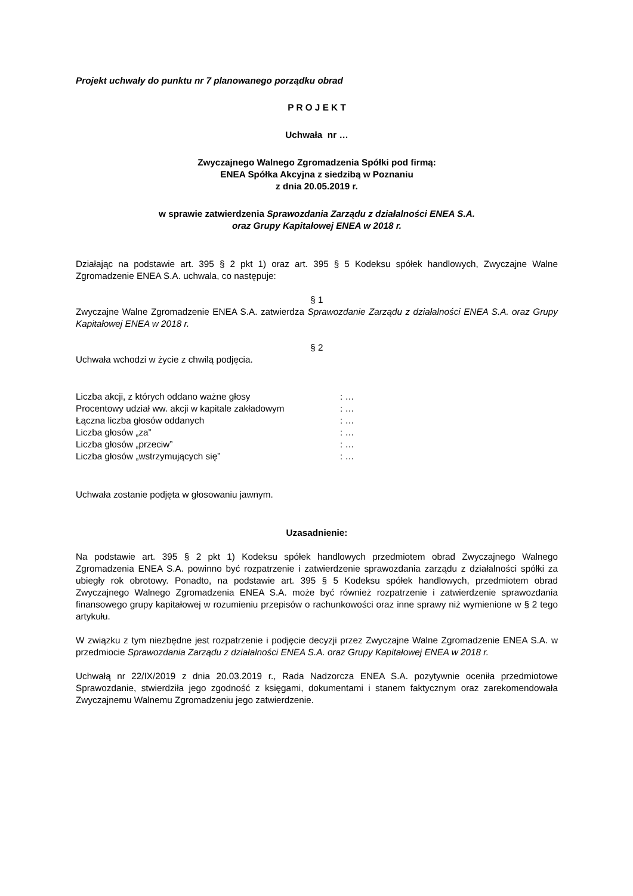Projekt uchwały do punktu nr 7 planowanego porządku obrad
P R O J E K T
Uchwała nr …
Zwyczajnego Walnego Zgromadzenia Spółki pod firmą:
ENEA Spółka Akcyjna z siedzibą w Poznaniu
z dnia 20.05.2019 r.
w sprawie zatwierdzenia Sprawozdania Zarządu z działalności ENEA S.A.
oraz Grupy Kapitałowej ENEA w 2018 r.
Działając na podstawie art. 395 § 2 pkt 1) oraz art. 395 § 5 Kodeksu spółek handlowych, Zwyczajne Walne Zgromadzenie ENEA S.A. uchwala, co następuje:
§ 1
Zwyczajne Walne Zgromadzenie ENEA S.A. zatwierdza Sprawozdanie Zarządu z działalności ENEA S.A. oraz Grupy Kapitałowej ENEA w 2018 r.
§ 2
Uchwała wchodzi w życie z chwilą podjęcia.
| Liczba akcji, z których oddano ważne głosy | : … |
| Procentowy udział ww. akcji w kapitale zakładowym | : … |
| Łączna liczba głosów oddanych | : … |
| Liczba głosów „za” | : … |
| Liczba głosów „przeciw” | : … |
| Liczba głosów „wstrzymujących się” | : … |
Uchwała zostanie podjęta w głosowaniu jawnym.
Uzasadnienie:
Na podstawie art. 395 § 2 pkt 1) Kodeksu spółek handlowych przedmiotem obrad Zwyczajnego Walnego Zgromadzenia ENEA S.A. powinno być rozpatrzenie i zatwierdzenie sprawozdania zarządu z działalności spółki za ubiegły rok obrotowy. Ponadto, na podstawie art. 395 § 5 Kodeksu spółek handlowych, przedmiotem obrad Zwyczajnego Walnego Zgromadzenia ENEA S.A. może być również rozpatrzenie i zatwierdzenie sprawozdania finansowego grupy kapitałowej w rozumieniu przepisów o rachunkowości oraz inne sprawy niż wymienione w § 2 tego artykułu.
W związku z tym niezbędne jest rozpatrzenie i podjęcie decyzji przez Zwyczajne Walne Zgromadzenie ENEA S.A. w przedmiocie Sprawozdania Zarządu z działalności ENEA S.A. oraz Grupy Kapitałowej ENEA w 2018 r.
Uchwałą nr 22/IX/2019 z dnia 20.03.2019 r., Rada Nadzorcza ENEA S.A. pozytywnie oceniła przedmiotowe Sprawozdanie, stwierdziła jego zgodność z księgami, dokumentami i stanem faktycznym oraz zarekomendowała Zwyczajnemu Walnemu Zgromadzeniu jego zatwierdzenie.